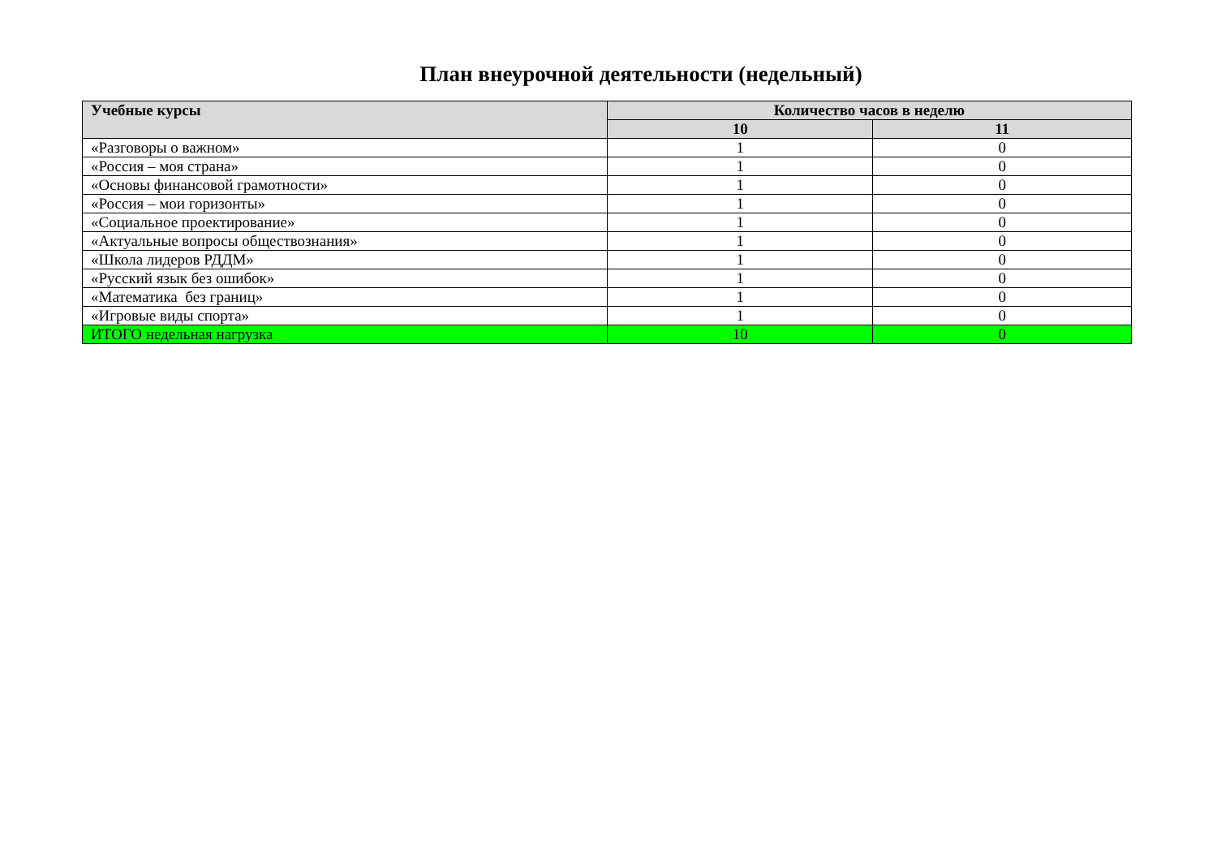План внеурочной деятельности (недельный)
| Учебные курсы | Количество часов в неделю | |
| --- | --- | --- |
| | 10 | 11 |
| «Разговоры о важном» | 1 | 0 |
| «Россия – моя страна» | 1 | 0 |
| «Основы финансовой грамотности» | 1 | 0 |
| «Россия – мои горизонты» | 1 | 0 |
| «Социальное проектирование» | 1 | 0 |
| «Актуальные вопросы обществознания» | 1 | 0 |
| «Школа лидеров РДДМ» | 1 | 0 |
| «Русский язык без ошибок» | 1 | 0 |
| «Математика без границ» | 1 | 0 |
| «Игровые виды спорта» | 1 | 0 |
| ИТОГО недельная нагрузка | 10 | 0 |